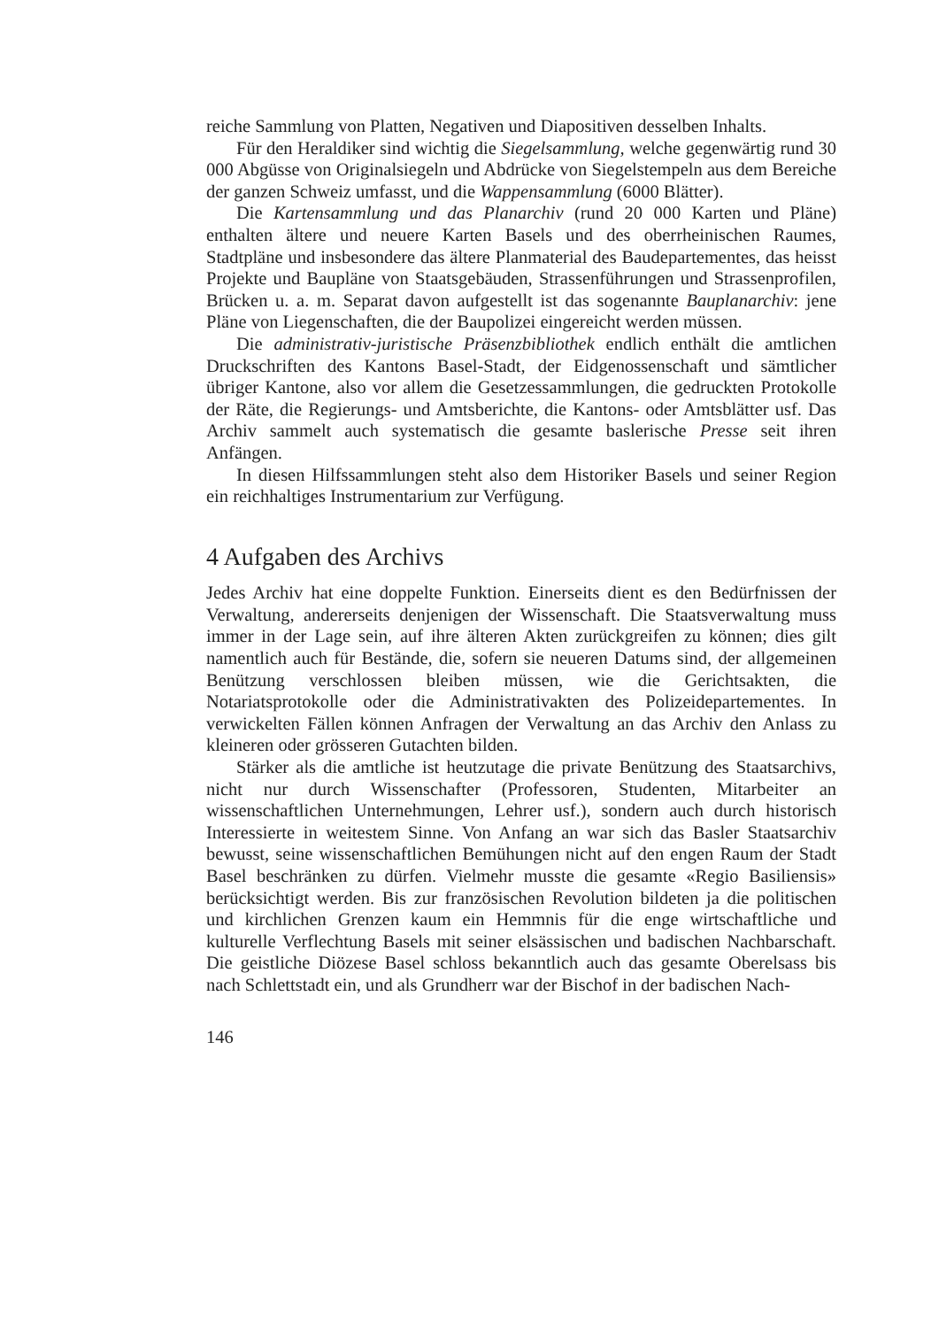reiche Sammlung von Platten, Negativen und Diapositiven desselben Inhalts.
Für den Heraldiker sind wichtig die Siegelsammlung, welche gegenwärtig rund 30 000 Abgüsse von Originalsiegeln und Abdrücke von Siegelstempeln aus dem Bereiche der ganzen Schweiz umfasst, und die Wappensammlung (6000 Blätter).
Die Kartensammlung und das Planarchiv (rund 20 000 Karten und Pläne) enthalten ältere und neuere Karten Basels und des oberrheinischen Raumes, Stadtpläne und insbesondere das ältere Planmaterial des Baudepartementes, das heisst Projekte und Baupläne von Staatsgebäuden, Strassenführungen und Strassenprofilen, Brücken u. a. m. Separat davon aufgestellt ist das sogenannte Bauplanarchiv: jene Pläne von Liegenschaften, die der Baupolizei eingereicht werden müssen.
Die administrativ-juristische Präsenzbibliothek endlich enthält die amtlichen Druckschriften des Kantons Basel-Stadt, der Eidgenossenschaft und sämtlicher übriger Kantone, also vor allem die Gesetzessammlungen, die gedruckten Protokolle der Räte, die Regierungs- und Amtsberichte, die Kantons- oder Amtsblätter usf. Das Archiv sammelt auch systematisch die gesamte baslerische Presse seit ihren Anfängen.
In diesen Hilfssammlungen steht also dem Historiker Basels und seiner Region ein reichhaltiges Instrumentarium zur Verfügung.
4 Aufgaben des Archivs
Jedes Archiv hat eine doppelte Funktion. Einerseits dient es den Bedürfnissen der Verwaltung, andererseits denjenigen der Wissenschaft. Die Staatsverwaltung muss immer in der Lage sein, auf ihre älteren Akten zurückgreifen zu können; dies gilt namentlich auch für Bestände, die, sofern sie neueren Datums sind, der allgemeinen Benützung verschlossen bleiben müssen, wie die Gerichtsakten, die Notariatsprotokolle oder die Administrativakten des Polizeidepartementes. In verwickelten Fällen können Anfragen der Verwaltung an das Archiv den Anlass zu kleineren oder grösseren Gutachten bilden.
Stärker als die amtliche ist heutzutage die private Benützung des Staatsarchivs, nicht nur durch Wissenschafter (Professoren, Studenten, Mitarbeiter an wissenschaftlichen Unternehmungen, Lehrer usf.), sondern auch durch historisch Interessierte in weitestem Sinne. Von Anfang an war sich das Basler Staatsarchiv bewusst, seine wissenschaftlichen Bemühungen nicht auf den engen Raum der Stadt Basel beschränken zu dürfen. Vielmehr musste die gesamte «Regio Basiliensis» berücksichtigt werden. Bis zur französischen Revolution bildeten ja die politischen und kirchlichen Grenzen kaum ein Hemmnis für die enge wirtschaftliche und kulturelle Verflechtung Basels mit seiner elsässischen und badischen Nachbarschaft. Die geistliche Diözese Basel schloss bekanntlich auch das gesamte Oberelsass bis nach Schlettstadt ein, und als Grundherr war der Bischof in der badischen Nach-
146